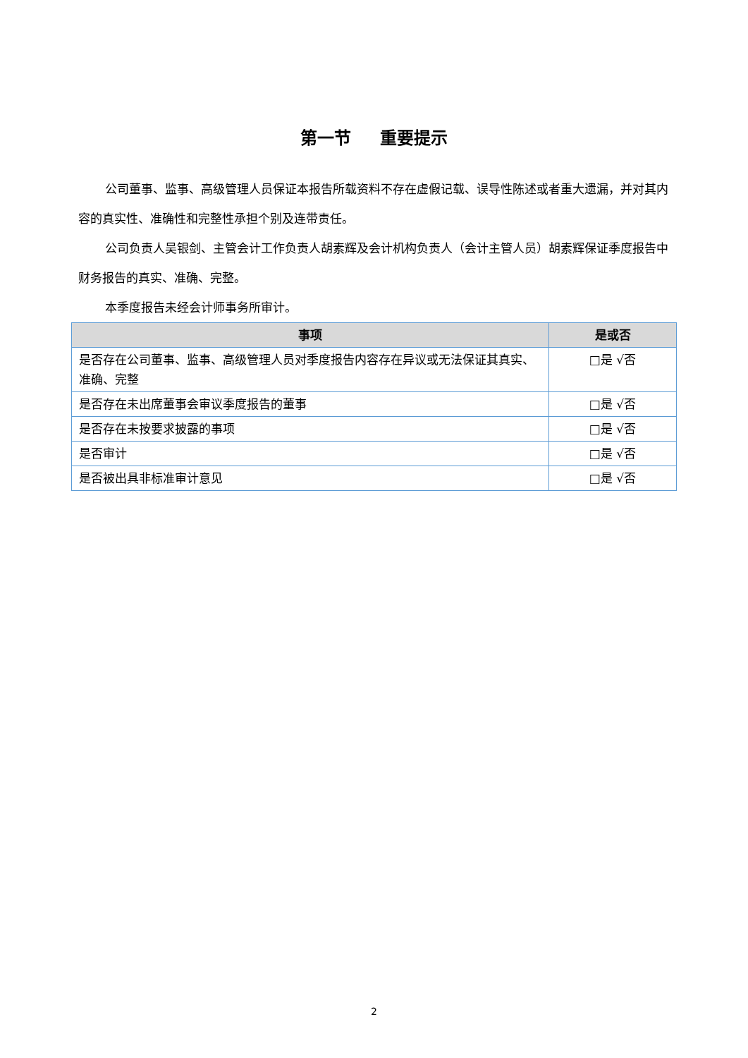第一节 重要提示
公司董事、监事、高级管理人员保证本报告所载资料不存在虚假记载、误导性陈述或者重大遗漏，并对其内容的真实性、准确性和完整性承担个别及连带责任。
公司负责人吴银剑、主管会计工作负责人胡素辉及会计机构负责人（会计主管人员）胡素辉保证季度报告中财务报告的真实、准确、完整。
本季度报告未经会计师事务所审计。
| 事项 | 是或否 |
| --- | --- |
| 是否存在公司董事、监事、高级管理人员对季度报告内容存在异议或无法保证其真实、准确、完整 | □是 √否 |
| 是否存在未出席董事会审议季度报告的董事 | □是 √否 |
| 是否存在未按要求披露的事项 | □是 √否 |
| 是否审计 | □是 √否 |
| 是否被出具非标准审计意见 | □是 √否 |
2